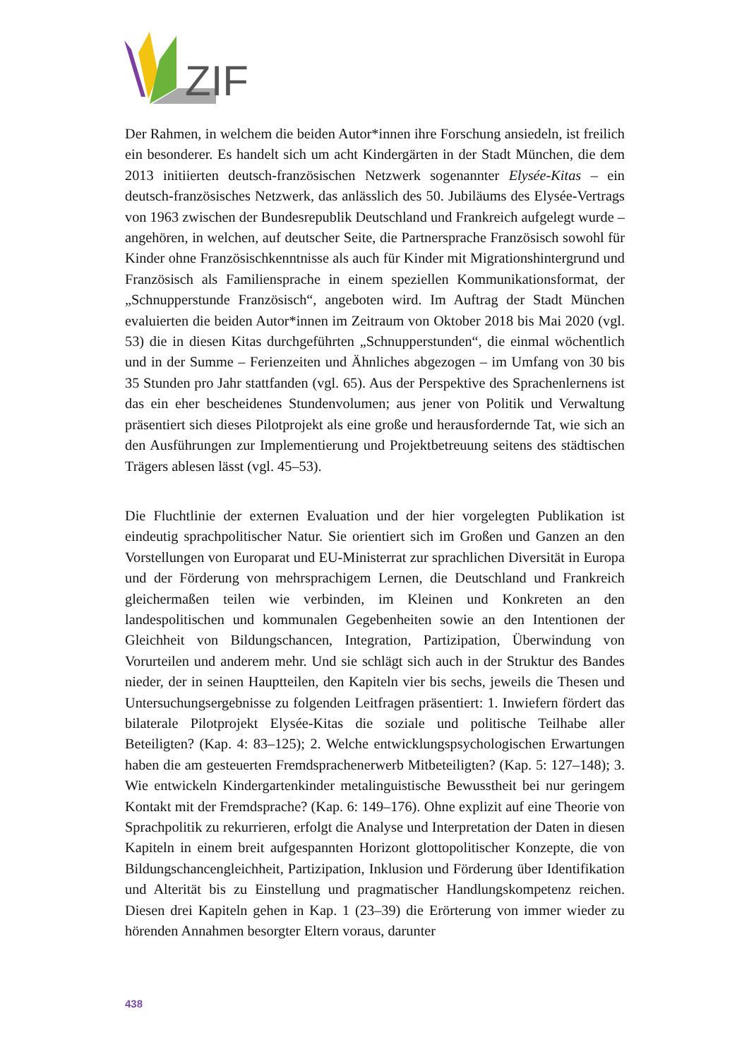ZIF
Der Rahmen, in welchem die beiden Autor*innen ihre Forschung ansiedeln, ist freilich ein besonderer. Es handelt sich um acht Kindergärten in der Stadt München, die dem 2013 initiierten deutsch-französischen Netzwerk sogenannter Elysée-Kitas – ein deutsch-französisches Netzwerk, das anlässlich des 50. Jubiläums des Elysée-Vertrags von 1963 zwischen der Bundesrepublik Deutschland und Frankreich aufgelegt wurde – angehören, in welchen, auf deutscher Seite, die Partnersprache Französisch sowohl für Kinder ohne Französischkenntnisse als auch für Kinder mit Migrationshintergrund und Französisch als Familiensprache in einem speziellen Kommunikationsformat, der „Schnupperstunde Französisch“, angeboten wird. Im Auftrag der Stadt München evaluierten die beiden Autor*innen im Zeitraum von Oktober 2018 bis Mai 2020 (vgl. 53) die in diesen Kitas durchgeführten „Schnupperstunden“, die einmal wöchentlich und in der Summe – Ferienzeiten und Ähnliches abgezogen – im Umfang von 30 bis 35 Stunden pro Jahr stattfanden (vgl. 65). Aus der Perspektive des Sprachenlernens ist das ein eher bescheidenes Stundenvolumen; aus jener von Politik und Verwaltung präsentiert sich dieses Pilotprojekt als eine große und herausfordernde Tat, wie sich an den Ausführungen zur Implementierung und Projektbetreuung seitens des städtischen Trägers ablesen lässt (vgl. 45–53).
Die Fluchtlinie der externen Evaluation und der hier vorgelegten Publikation ist eindeutig sprachpolitischer Natur. Sie orientiert sich im Großen und Ganzen an den Vorstellungen von Europarat und EU-Ministerrat zur sprachlichen Diversität in Europa und der Förderung von mehrsprachigem Lernen, die Deutschland und Frankreich gleichermaßen teilen wie verbinden, im Kleinen und Konkreten an den landespolitischen und kommunalen Gegebenheiten sowie an den Intentionen der Gleichheit von Bildungschancen, Integration, Partizipation, Überwindung von Vorurteilen und anderem mehr. Und sie schlägt sich auch in der Struktur des Bandes nieder, der in seinen Hauptteilen, den Kapiteln vier bis sechs, jeweils die Thesen und Untersuchungsergebnisse zu folgenden Leitfragen präsentiert: 1. Inwiefern fördert das bilaterale Pilotprojekt Elysée-Kitas die soziale und politische Teilhabe aller Beteiligten? (Kap. 4: 83–125); 2. Welche entwicklungspsychologischen Erwartungen haben die am gesteuerten Fremdsprachenerwerb Mitbeteiligten? (Kap. 5: 127–148); 3. Wie entwickeln Kindergartenkinder metalinguistische Bewusstheit bei nur geringem Kontakt mit der Fremdsprache? (Kap. 6: 149–176). Ohne explizit auf eine Theorie von Sprachpolitik zu rekurrieren, erfolgt die Analyse und Interpretation der Daten in diesen Kapiteln in einem breit aufgespannten Horizont glottopolitischer Konzepte, die von Bildungschancengleichheit, Partizipation, Inklusion und Förderung über Identifikation und Alterität bis zu Einstellung und pragmatischer Handlungskompetenz reichen. Diesen drei Kapiteln gehen in Kap. 1 (23–39) die Erörterung von immer wieder zu hörenden Annahmen besorgter Eltern voraus, darunter
438